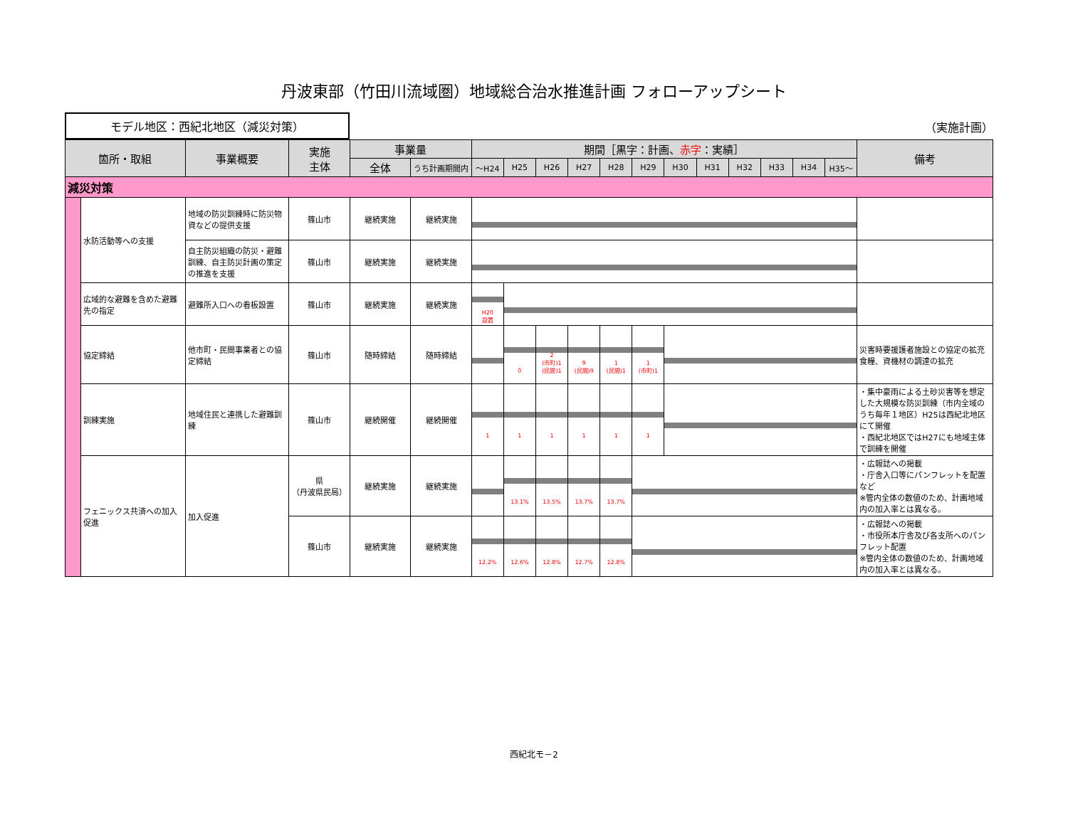丹波東部（竹田川流域圏）地域総合治水推進計画 フォローアップシート
モデル地区：西紀北地区（減災対策）
（実施計画）
| 箇所・取組 | | 事業概要 | 実施 主体 | 事業量 | | 期間［黒字：計画、 赤字 ：実績］ | | | | | | | | | | | | 備考 | |
| --- | --- | --- | --- | --- | --- | --- | --- | --- | --- | --- | --- | --- | --- | --- | --- | --- | --- | --- | --- |
| | | | | 全体 | うち計画期間内 | ～H24 | H25 | H26 | H27 | H28 | H29 | H30 | H31 | H32 | H33 | H34 | H35～ | | |
| 減災対策 | | | | | | | | | | | | | | | | | | | |
| | 水防活動等への支援 | 地域の防災訓練時に防災物資などの提供支援 | 篠山市 | 継続実施 | 継続実施 | | | | | | | | | | | | | | |
| | | 自主防災組織の防災・避難訓練、自主防災計画の策定の推進を支援 | 篠山市 | 継続実施 | 継続実施 | | | | | | | | | | | | | | |
| | 広域的な避難を含めた避難先の指定 | 避難所入口への看板設置 | 篠山市 | 継続実施 | 継続実施 | H20 設置 | | | | | | | | | | | | | |
| | 協定締結 | 他市町・民間事業者との協定締結 | 篠山市 | 随時締結 | 随時締結 | | 0 | 2 (市町)1 (民間)1 | 9 (民間)9 | 1 (民間)1 | 1 (市町)1 | | | | | | | 災害時要援護者施設との協定の拡充 食糧、資機材の調達の拡充 | |
| | 訓練実施 | 地域住民と連携した避難訓練 | 篠山市 | 継続開催 | 継続開催 | 1 | 1 | 1 | 1 | 1 | 1 | | | | | | | ・集中豪雨による土砂災害等を想定した大規模な防災訓練（市内全域のうち毎年１地区）H25は西紀北地区にて開催 ・西紀北地区ではH27にも地域主体で訓練を開催 | |
| | フェニックス共済への加入促進 | 加入促進 | 県 （丹波県民局） | 継続実施 | 継続実施 | | 13.1% | 13.5% | 13.7% | 13.7% | | | | | | | | ・広報誌への掲載 ・庁舎入口等にパンフレットを配置など ※管内全体の数値のため、計画地域内の加入率とは異なる。 | |
| | | | 篠山市 | 継続実施 | 継続実施 | 12.2% | 12.6% | 12.8% | 12.7% | 12.8% | | | | | | | | ・広報誌への掲載 ・市役所本庁舎及び各支所へのパンフレット配置 ※管内全体の数値のため、計画地域内の加入率とは異なる。 | |
西紀北モ－2